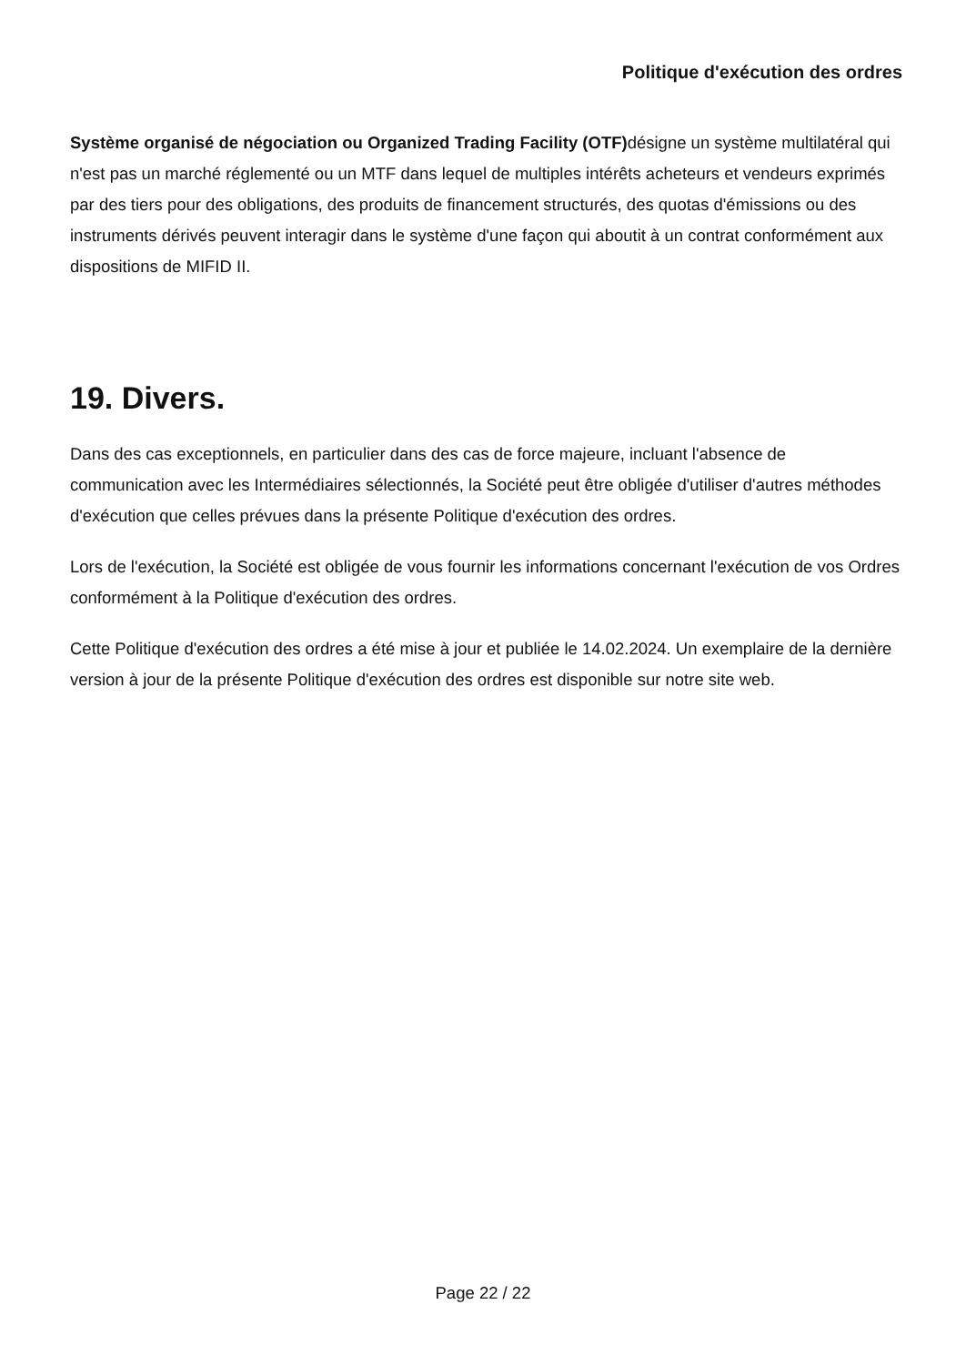Politique d'exécution des ordres
Système organisé de négociation ou Organized Trading Facility (OTF) désigne un système multilatéral qui n'est pas un marché réglementé ou un MTF dans lequel de multiples intérêts acheteurs et vendeurs exprimés par des tiers pour des obligations, des produits de financement structurés, des quotas d'émissions ou des instruments dérivés peuvent interagir dans le système d'une façon qui aboutit à un contrat conformément aux dispositions de MIFID II.
19. Divers.
Dans des cas exceptionnels, en particulier dans des cas de force majeure, incluant l'absence de communication avec les Intermédiaires sélectionnés, la Société peut être obligée d'utiliser d'autres méthodes d'exécution que celles prévues dans la présente Politique d'exécution des ordres.
Lors de l'exécution, la Société est obligée de vous fournir les informations concernant l'exécution de vos Ordres conformément à la Politique d'exécution des ordres.
Cette Politique d'exécution des ordres a été mise à jour et publiée le 14.02.2024. Un exemplaire de la dernière version à jour de la présente Politique d'exécution des ordres est disponible sur notre site web.
Page 22 / 22